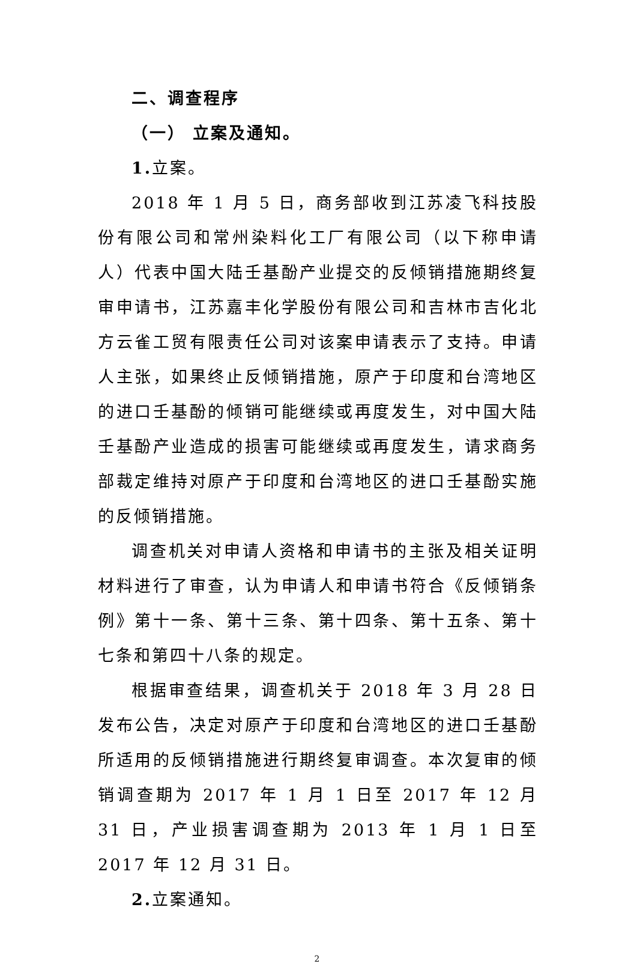二、调查程序
（一） 立案及通知。
1. 立案。
2018 年 1 月 5 日，商务部收到江苏凌飞科技股份有限公司和常州染料化工厂有限公司（以下称申请人）代表中国大陆壬基酚产业提交的反倾销措施期终复审申请书，江苏嘉丰化学股份有限公司和吉林市吉化北方云雀工贸有限责任公司对该案申请表示了支持。申请人主张，如果终止反倾销措施，原产于印度和台湾地区的进口壬基酚的倾销可能继续或再度发生，对中国大陆壬基酚产业造成的损害可能继续或再度发生，请求商务部裁定维持对原产于印度和台湾地区的进口壬基酚实施的反倾销措施。
调查机关对申请人资格和申请书的主张及相关证明材料进行了审查，认为申请人和申请书符合《反倾销条例》第十一条、第十三条、第十四条、第十五条、第十七条和第四十八条的规定。
根据审查结果，调查机关于 2018 年 3 月 28 日发布公告，决定对原产于印度和台湾地区的进口壬基酚所适用的反倾销措施进行期终复审调查。本次复审的倾销调查期为 2017 年 1 月 1 日至 2017 年 12 月 31 日，产业损害调查期为 2013 年 1 月 1 日至 2017 年 12 月 31 日。
2. 立案通知。
2